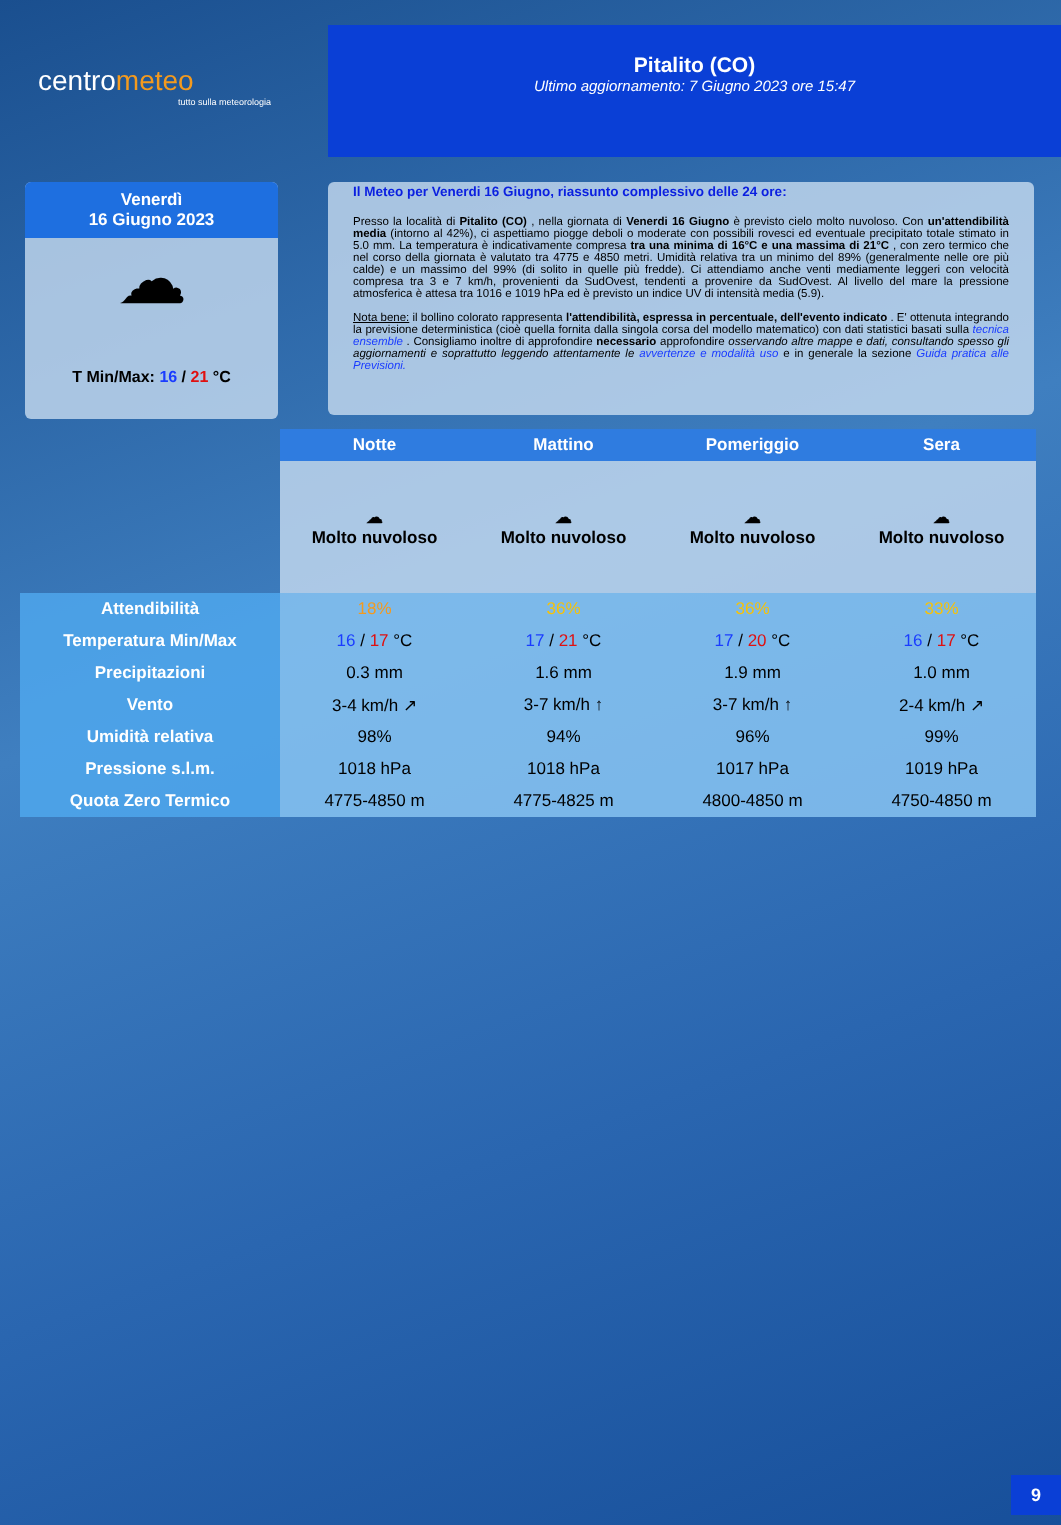centrometeo
tutto sulla meteorologia
Pitalito (CO)
Ultimo aggiornamento: 7 Giugno 2023 ore 15:47
Venerdì
16 Giugno 2023
☁
T Min/Max: 16 / 21 °C
Il Meteo per Venerdi 16 Giugno, riassunto complessivo delle 24 ore:
Presso la località di Pitalito (CO) , nella giornata di Venerdi 16 Giugno è previsto cielo molto nuvoloso. Con un'attendibilità media (intorno al 42%), ci aspettiamo piogge deboli o moderate con possibili rovesci ed eventuale precipitato totale stimato in 5.0 mm. La temperatura è indicativamente compresa tra una minima di 16°C e una massima di 21°C , con zero termico che nel corso della giornata è valutato tra 4775 e 4850 metri. Umidità relativa tra un minimo del 89% (generalmente nelle ore più calde) e un massimo del 99% (di solito in quelle più fredde). Ci attendiamo anche venti mediamente leggeri con velocità compresa tra 3 e 7 km/h, provenienti da SudOvest, tendenti a provenire da SudOvest. Al livello del mare la pressione atmosferica è attesa tra 1016 e 1019 hPa ed è previsto un indice UV di intensità media (5.9).
Nota bene: il bollino colorato rappresenta l'attendibilità, espressa in percentuale, dell'evento indicato . E' ottenuta integrando la previsione deterministica (cioè quella fornita dalla singola corsa del modello matematico) con dati statistici basati sulla tecnica ensemble . Consigliamo inoltre di approfondire necessario approfondire osservando altre mappe e dati, consultando spesso gli aggiornamenti e soprattutto leggendo attentamente le avvertenze e modalità uso e in generale la sezione Guida pratica alle Previsioni.
| | Notte | Mattino | Pomeriggio | Sera |
| --- | --- | --- | --- | --- |
| | ☁ Molto nuvoloso | ☁ Molto nuvoloso | ☁ Molto nuvoloso | ☁ Molto nuvoloso |
| Attendibilità | 18% | 36% | 36% | 33% |
| Temperatura Min/Max | 16 / 17 °C | 17 / 21 °C | 17 / 20 °C | 16 / 17 °C |
| Precipitazioni | 0.3 mm | 1.6 mm | 1.9 mm | 1.0 mm |
| Vento | 3-4 km/h ↗ | 3-7 km/h ↑ | 3-7 km/h ↑ | 2-4 km/h ↗ |
| Umidità relativa | 98% | 94% | 96% | 99% |
| Pressione s.l.m. | 1018 hPa | 1018 hPa | 1017 hPa | 1019 hPa |
| Quota Zero Termico | 4775-4850 m | 4775-4825 m | 4800-4850 m | 4750-4850 m |
9